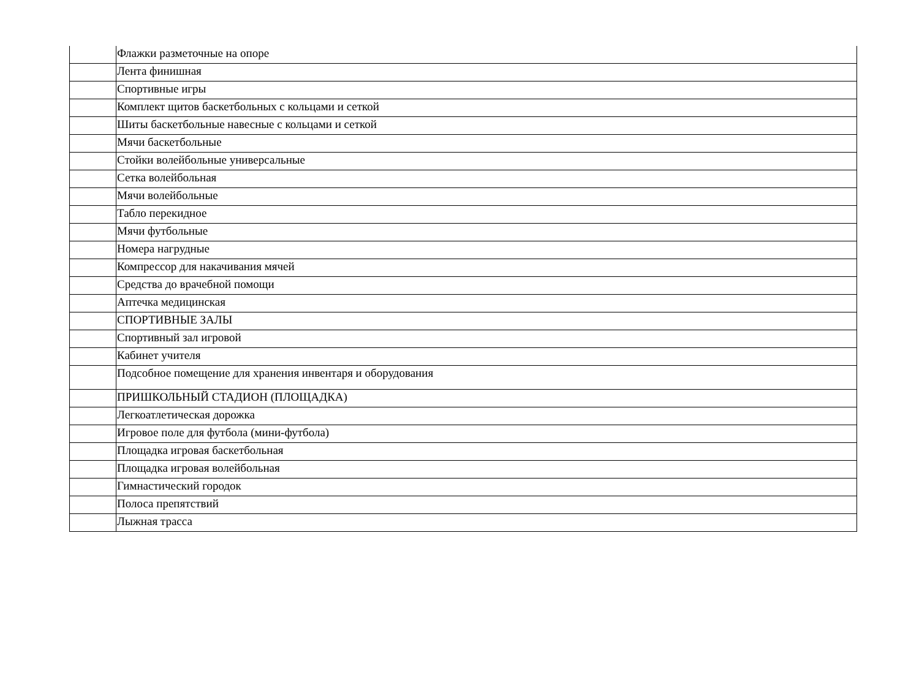| | Флажки разметочные на опоре |
| | Лента финишная |
| | Спортивные игры |
| | Комплект щитов баскетбольных с кольцами и сеткой |
| | Шиты баскетбольные навесные с кольцами и сеткой |
| | Мячи баскетбольные |
| | Стойки волейбольные универсальные |
| | Сетка волейбольная |
| | Мячи волейбольные |
| | Табло перекидное |
| | Мячи футбольные |
| | Номера нагрудные |
| | Компрессор для накачивания мячей |
| | Средства до врачебной помощи |
| | Аптечка медицинская |
| | СПОРТИВНЫЕ ЗАЛЫ |
| | Спортивный зал игровой |
| | Кабинет учителя |
| | Подсобное помещение для хранения инвентаря и оборудования |
| | ПРИШКОЛЬНЫЙ СТАДИОН (ПЛОЩАДКА) |
| | Легкоатлетическая дорожка |
| | Игровое поле для футбола (мини-футбола) |
| | Площадка игровая баскетбольная |
| | Площадка игровая волейбольная |
| | Гимнастический городок |
| | Полоса препятствий |
| | Лыжная трасса |